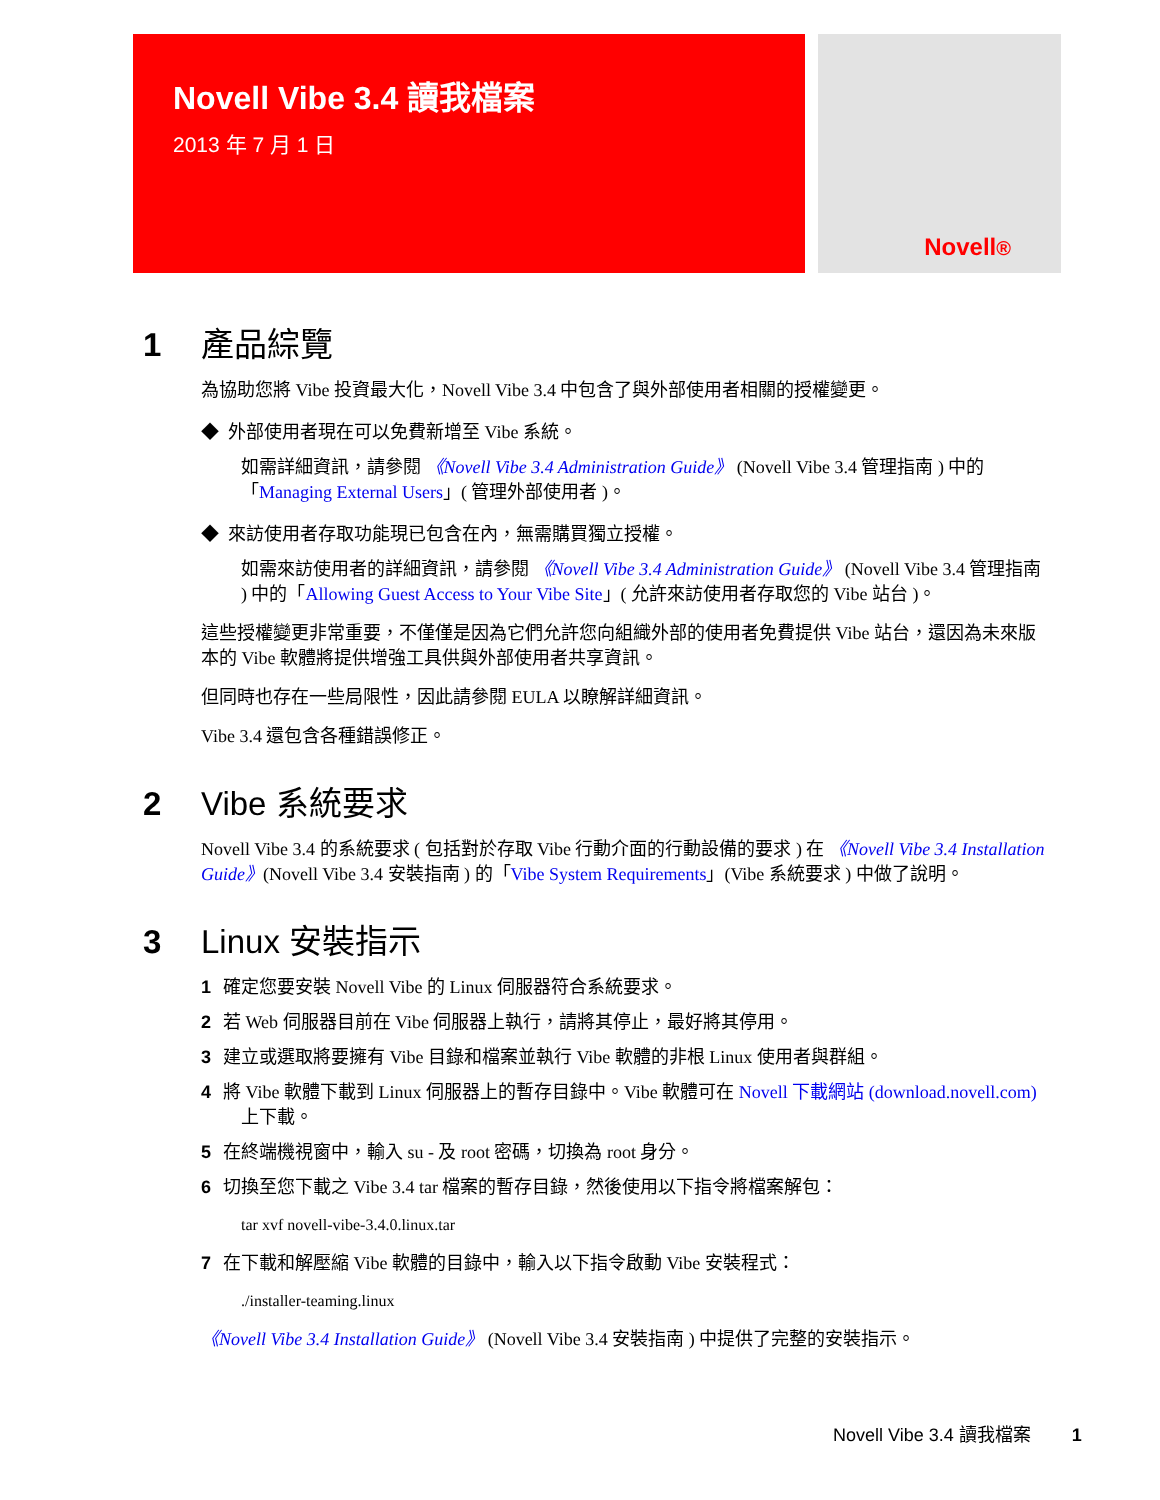Novell Vibe 3.4 讀我檔案
2013 年 7 月 1 日
Novell®
1 產品綜覽
為協助您將 Vibe 投資最大化，Novell Vibe 3.4 中包含了與外部使用者相關的授權變更。
◆ 外部使用者現在可以免費新增至 Vibe 系統。
如需詳細資訊，請參閱 《Novell Vibe 3.4 Administration Guide》 (Novell Vibe 3.4 管理指南 ) 中的「Managing External Users」( 管理外部使用者 )。
◆ 來訪使用者存取功能現已包含在內，無需購買獨立授權。
如需來訪使用者的詳細資訊，請參閱 《Novell Vibe 3.4 Administration Guide》 (Novell Vibe 3.4 管理指南 ) 中的「Allowing Guest Access to Your Vibe Site」( 允許來訪使用者存取您的 Vibe 站台 )。
這些授權變更非常重要，不僅僅是因為它們允許您向組織外部的使用者免費提供 Vibe 站台，還因為未來版本的 Vibe 軟體將提供增強工具供與外部使用者共享資訊。
但同時也存在一些局限性，因此請參閱 EULA 以瞭解詳細資訊。
Vibe 3.4 還包含各種錯誤修正。
2 Vibe 系統要求
Novell Vibe 3.4 的系統要求 ( 包括對於存取 Vibe 行動介面的行動設備的要求 ) 在 《Novell Vibe 3.4 Installation Guide》(Novell Vibe 3.4 安裝指南 ) 的「Vibe System Requirements」(Vibe 系統要求 ) 中做了說明。
3 Linux 安裝指示
1 確定您要安裝 Novell Vibe 的 Linux 伺服器符合系統要求。
2 若 Web 伺服器目前在 Vibe 伺服器上執行，請將其停止，最好將其停用。
3 建立或選取將要擁有 Vibe 目錄和檔案並執行 Vibe 軟體的非根 Linux 使用者與群組。
4 將 Vibe 軟體下載到 Linux 伺服器上的暫存目錄中。Vibe 軟體可在 Novell 下載網站 (download.novell.com) 上下載。
5 在終端機視窗中，輸入 su - 及 root 密碼，切換為 root 身分。
6 切換至您下載之 Vibe 3.4 tar 檔案的暫存目錄，然後使用以下指令將檔案解包：
tar xvf novell-vibe-3.4.0.linux.tar
7 在下載和解壓縮 Vibe 軟體的目錄中，輸入以下指令啟動 Vibe 安裝程式：
./installer-teaming.linux
《Novell Vibe 3.4 Installation Guide》 (Novell Vibe 3.4 安裝指南 ) 中提供了完整的安裝指示。
Novell Vibe 3.4 讀我檔案 1